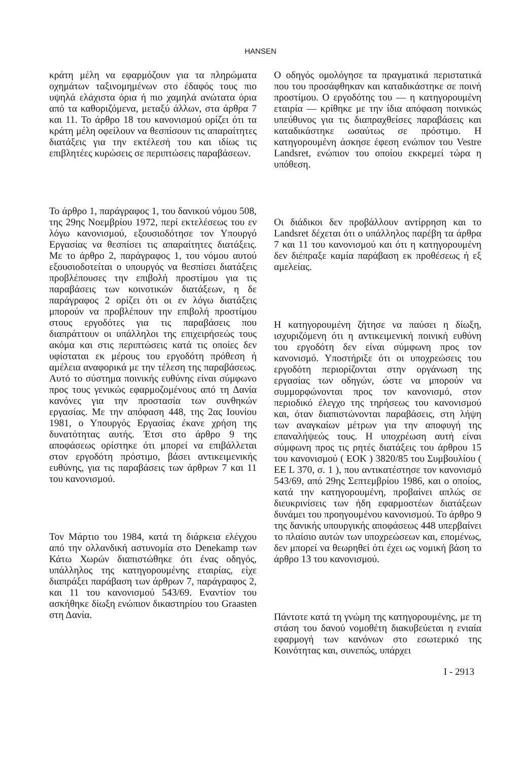HANSEN
κράτη μέλη να εφαρμόζουν για τα πληρώματα οχημάτων ταξινομημένων στο έδαφός τους πιο υψηλά ελάχιστα όρια ή πιο χαμηλά ανώτατα όρια από τα καθοριζόμενα, μεταξύ άλλων, στα άρθρα 7 και 11. Το άρθρο 18 του κανονισμού ορίζει ότι τα κράτη μέλη οφείλουν να θεσπίσουν τις απαραίτητες διατάξεις για την εκτέλεσή του και ιδίως τις επιβλητέες κυρώσεις σε περιπτώσεις παραβάσεων.
Το άρθρο 1, παράγραφος 1, του δανικού νόμου 508, της 29ης Νοεμβρίου 1972, περί εκτελέσεως του εν λόγω κανονισμού, εξουσιοδότησε τον Υπουργό Εργασίας να θεσπίσει τις απαραίτητες διατάξεις. Με το άρθρο 2, παράγραφος 1, του νόμου αυτού εξουσιοδοτείται ο υπουργός να θεσπίσει διατάξεις προβλέπουσες την επιβολή προστίμου για τις παραβάσεις των κοινοτικών διατάξεων, η δε παράγραφος 2 ορίζει ότι οι εν λόγω διατάξεις μπορούν να προβλέπουν την επιβολή προστίμου στους εργοδότες για τις παραβάσεις που διαπράττουν οι υπάλληλοι της επιχειρήσεώς τους ακόμα και στις περιπτώσεις κατά τις οποίες δεν υφίσταται εκ μέρους του εργοδότη πρόθεση ή αμέλεια αναφορικά με την τέλεση της παραβάσεως. Αυτό το σύστημα ποινικής ευθύνης είναι σύμφωνο προς τους γενικώς εφαρμοζομένους από τη Δανία κανόνες για την προστασία των συνθηκών εργασίας. Με την απόφαση 448, της 2ας Ιουνίου 1981, ο Υπουργός Εργασίας έκανε χρήση της δυνατότητας αυτής. Έτσι στο άρθρο 9 της αποφάσεως ορίστηκε ότι μπορεί να επιβάλλεται στον εργοδότη πρόστιμο, βάσει αντικειμενικής ευθύνης, για τις παραβάσεις των άρθρων 7 και 11 του κανονισμού.
Τον Μάρτιο του 1984, κατά τη διάρκεια ελέγχου από την ολλανδική αστυνομία στο Denekamp των Κάτω Χωρών διαπιστώθηκε ότι ένας οδηγός, υπάλληλος της κατηγορουμένης εταιρίας, είχε διαπράξει παράβαση των άρθρων 7, παράγραφος 2, και 11 του κανονισμού 543/69. Εναντίον του ασκήθηκε δίωξη ενώπιον δικαστηρίου του Graasten στη Δανία.
Ο οδηγός ομολόγησε τα πραγματικά περιστατικά που του προσάφθηκαν και καταδικάστηκε σε ποινή προστίμου. Ο εργοδότης του — η κατηγορουμένη εταιρία — κρίθηκε με την ίδια απόφαση ποινικώς υπεύθυνος για τις διαπραχθείσες παραβάσεις και καταδικάστηκε ωσαύτως σε πρόστιμο. Η κατηγορουμένη άσκησε έφεση ενώπιον του Vestre Landsret, ενώπιον του οποίου εκκρεμεί τώρα η υπόθεση.
Οι διάδικοι δεν προβάλλουν αντίρρηση και το Landsret δέχεται ότι ο υπάλληλος παρέβη τα άρθρα 7 και 11 του κανονισμού και ότι η κατηγορουμένη δεν διέπραξε καμία παράβαση εκ προθέσεως ή εξ αμελείας.
Η κατηγορουμένη ζήτησε να παύσει η δίωξη, ισχυριζόμενη ότι η αντικειμενική ποινική ευθύνη του εργοδότη δεν είναι σύμφωνη προς τον κανονισμό. Υποστήριξε ότι οι υποχρεώσεις του εργοδότη περιορίζονται στην οργάνωση της εργασίας των οδηγών, ώστε να μπορούν να συμμορφώνονται προς τον κανονισμό, στον περιοδικό έλεγχο της τηρήσεως του κανονισμού και, όταν διαπιστώνονται παραβάσεις, στη λήψη των αναγκαίων μέτρων για την αποφυγή της επαναλήψεώς τους. Η υποχρέωση αυτή είναι σύμφωνη προς τις ρητές διατάξεις του άρθρου 15 του κανονισμού ( ΕΟΚ ) 3820/85 του Συμβουλίου ( ΕΕ L 370, σ. 1 ), που αντικατέστησε τον κανονισμό 543/69, από 29ης Σεπτεμβρίου 1986, και ο οποίος, κατά την κατηγορουμένη, προβαίνει απλώς σε διευκρινίσεις των ήδη εφαρμοστέων διατάξεων δυνάμει του προηγουμένου κανονισμού. Το άρθρο 9 της δανικής υπουργικής αποφάσεως 448 υπερβαίνει το πλαίσιο αυτών των υποχρεώσεων και, επομένως, δεν μπορεί να θεωρηθεί ότι έχει ως νομική βάση το άρθρο 13 του κανονισμού.
Πάντοτε κατά τη γνώμη της κατηγορουμένης, με τη στάση του δανού νομοθέτη διακυβεύεται η ενιαία εφαρμογή των κανόνων στο εσωτερικό της Κοινότητας και, συνεπώς, υπάρχει
I - 2913